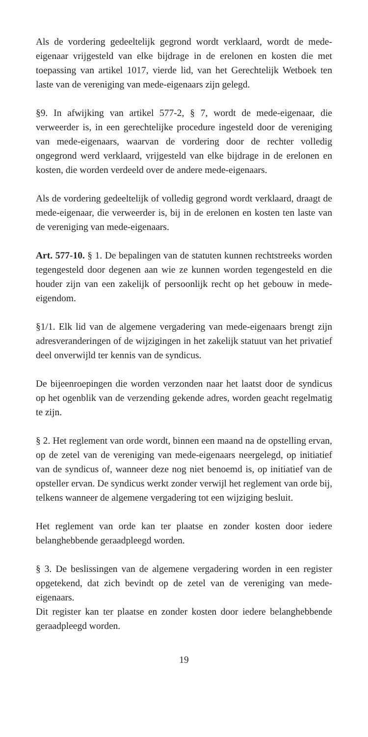Als de vordering gedeeltelijk gegrond wordt verklaard, wordt de mede-eigenaar vrijgesteld van elke bijdrage in de erelonen en kosten die met toepassing van artikel 1017, vierde lid, van het Gerechtelijk Wetboek ten laste van de vereniging van mede-eigenaars zijn gelegd.
§9. In afwijking van artikel 577-2, § 7, wordt de mede-eigenaar, die verweerder is, in een gerechtelijke procedure ingesteld door de vereniging van mede-eigenaars, waarvan de vordering door de rechter volledig ongegrond werd verklaard, vrijgesteld van elke bijdrage in de erelonen en kosten, die worden verdeeld over de andere mede-eigenaars.
Als de vordering gedeeltelijk of volledig gegrond wordt verklaard, draagt de mede-eigenaar, die verweerder is, bij in de erelonen en kosten ten laste van de vereniging van mede-eigenaars.
Art. 577-10. § 1. De bepalingen van de statuten kunnen rechtstreeks worden tegengesteld door degenen aan wie ze kunnen worden tegengesteld en die houder zijn van een zakelijk of persoonlijk recht op het gebouw in mede-eigendom.
§1/1. Elk lid van de algemene vergadering van mede-eigenaars brengt zijn adresveranderingen of de wijzigingen in het zakelijk statuut van het privatief deel onverwijld ter kennis van de syndicus.
De bijeenroepingen die worden verzonden naar het laatst door de syndicus op het ogenblik van de verzending gekende adres, worden geacht regelmatig te zijn.
§ 2. Het reglement van orde wordt, binnen een maand na de opstelling ervan, op de zetel van de vereniging van mede-eigenaars neergelegd, op initiatief van de syndicus of, wanneer deze nog niet benoemd is, op initiatief van de opsteller ervan. De syndicus werkt zonder verwijl het reglement van orde bij, telkens wanneer de algemene vergadering tot een wijziging besluit.
Het reglement van orde kan ter plaatse en zonder kosten door iedere belanghebbende geraadpleegd worden.
§ 3. De beslissingen van de algemene vergadering worden in een register opgetekend, dat zich bevindt op de zetel van de vereniging van mede-eigenaars.
Dit register kan ter plaatse en zonder kosten door iedere belanghebbende geraadpleegd worden.
19